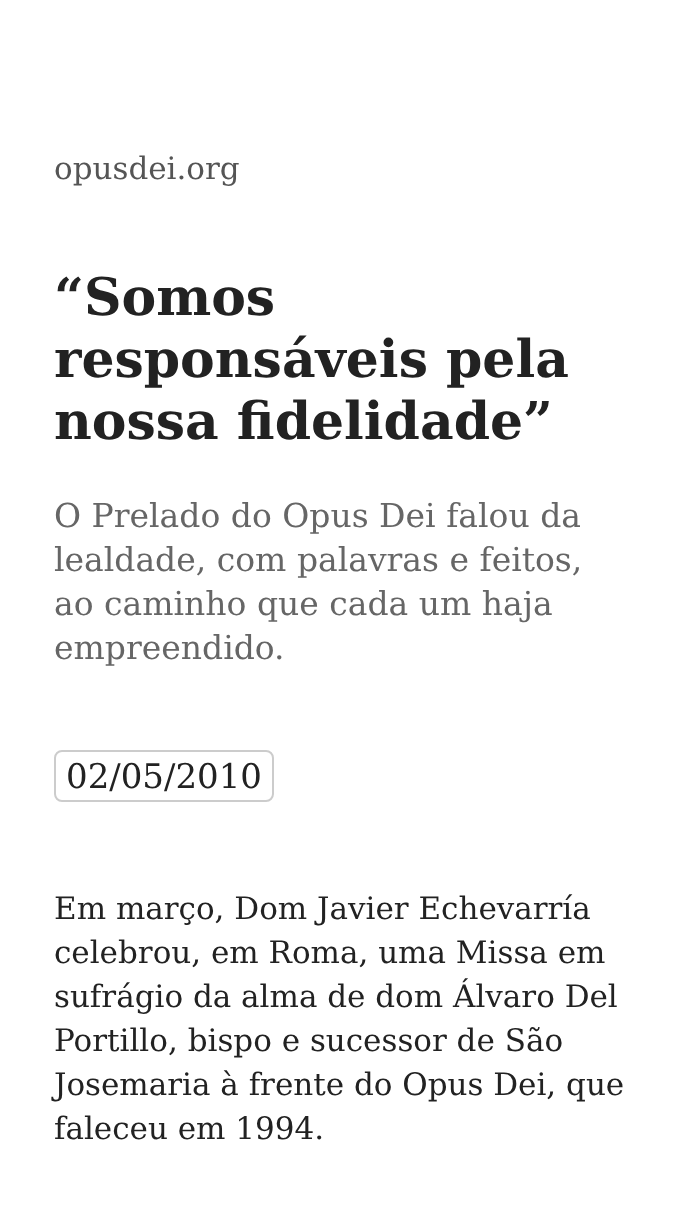opusdei.org
“Somos responsáveis pela nossa fidelidade”
O Prelado do Opus Dei falou da lealdade, com palavras e feitos, ao caminho que cada um haja empreendido.
02/05/2010
Em março, Dom Javier Echevarría celebrou, em Roma, uma Missa em sufrágio da alma de dom Álvaro Del Portillo, bispo e sucessor de São Josemaria à frente do Opus Dei, que faleceu em 1994.